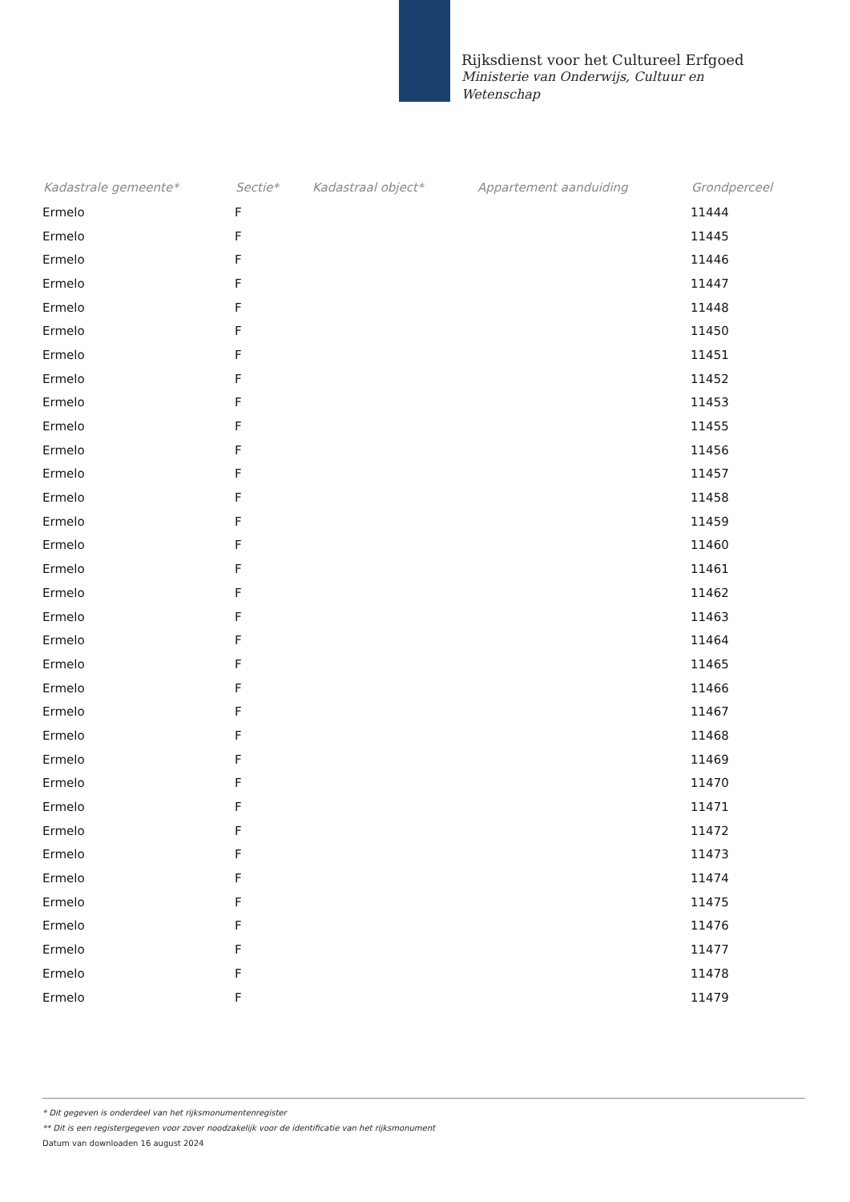Rijksdienst voor het Cultureel Erfgoed
Ministerie van Onderwijs, Cultuur en
Wetenschap
| Kadastrale gemeente* | Sectie* | Kadastraal object* | Appartement aanduiding | Grondperceel |
| --- | --- | --- | --- | --- |
| Ermelo | F | | | 11444 |
| Ermelo | F | | | 11445 |
| Ermelo | F | | | 11446 |
| Ermelo | F | | | 11447 |
| Ermelo | F | | | 11448 |
| Ermelo | F | | | 11450 |
| Ermelo | F | | | 11451 |
| Ermelo | F | | | 11452 |
| Ermelo | F | | | 11453 |
| Ermelo | F | | | 11455 |
| Ermelo | F | | | 11456 |
| Ermelo | F | | | 11457 |
| Ermelo | F | | | 11458 |
| Ermelo | F | | | 11459 |
| Ermelo | F | | | 11460 |
| Ermelo | F | | | 11461 |
| Ermelo | F | | | 11462 |
| Ermelo | F | | | 11463 |
| Ermelo | F | | | 11464 |
| Ermelo | F | | | 11465 |
| Ermelo | F | | | 11466 |
| Ermelo | F | | | 11467 |
| Ermelo | F | | | 11468 |
| Ermelo | F | | | 11469 |
| Ermelo | F | | | 11470 |
| Ermelo | F | | | 11471 |
| Ermelo | F | | | 11472 |
| Ermelo | F | | | 11473 |
| Ermelo | F | | | 11474 |
| Ermelo | F | | | 11475 |
| Ermelo | F | | | 11476 |
| Ermelo | F | | | 11477 |
| Ermelo | F | | | 11478 |
| Ermelo | F | | | 11479 |
* Dit gegeven is onderdeel van het rijksmonumentenregister
** Dit is een registergegeven voor zover noodzakelijk voor de identificatie van het rijksmonument
Datum van downloaden 16 august 2024